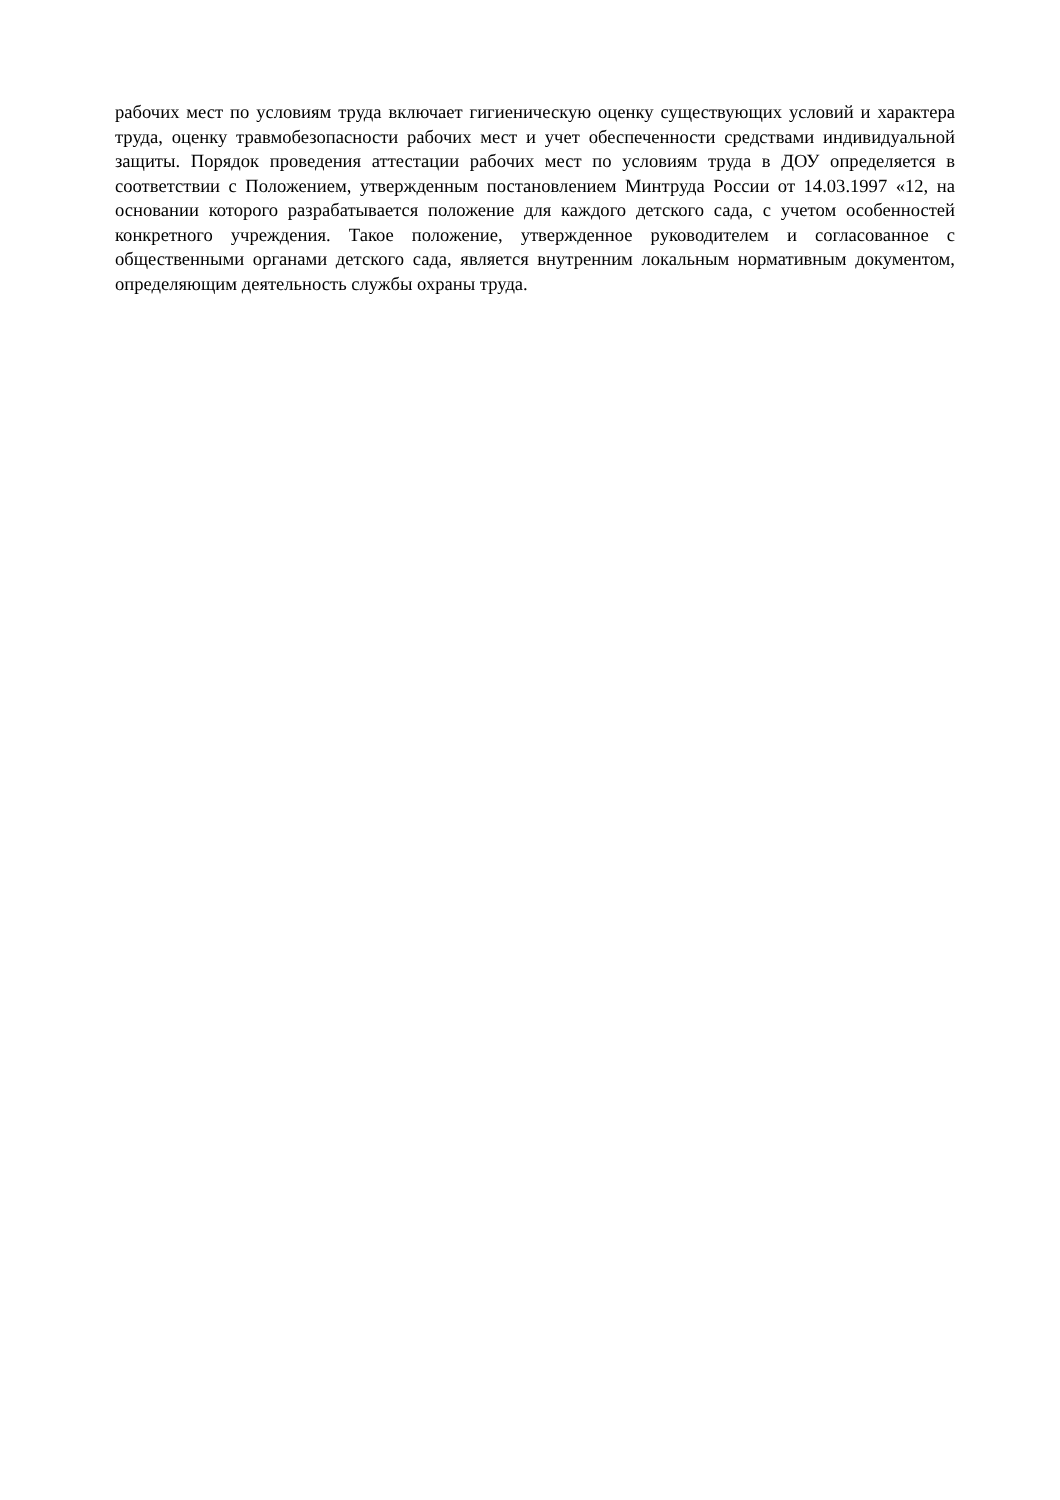рабочих мест по условиям труда включает гигиеническую оценку существующих условий и характера труда, оценку травмобезопасности рабочих мест и учет обеспеченности средствами индивидуальной защиты. Порядок проведения аттестации рабочих мест по условиям труда в ДОУ определяется в соответствии с Положением, утвержденным постановлением Минтруда России от 14.03.1997 «12, на основании которого разрабатывается положение для каждого детского сада, с учетом особенностей конкретного учреждения. Такое положение, утвержденное руководителем и согласованное с общественными органами детского сада, является внутренним локальным нормативным документом, определяющим деятельность службы охраны труда.